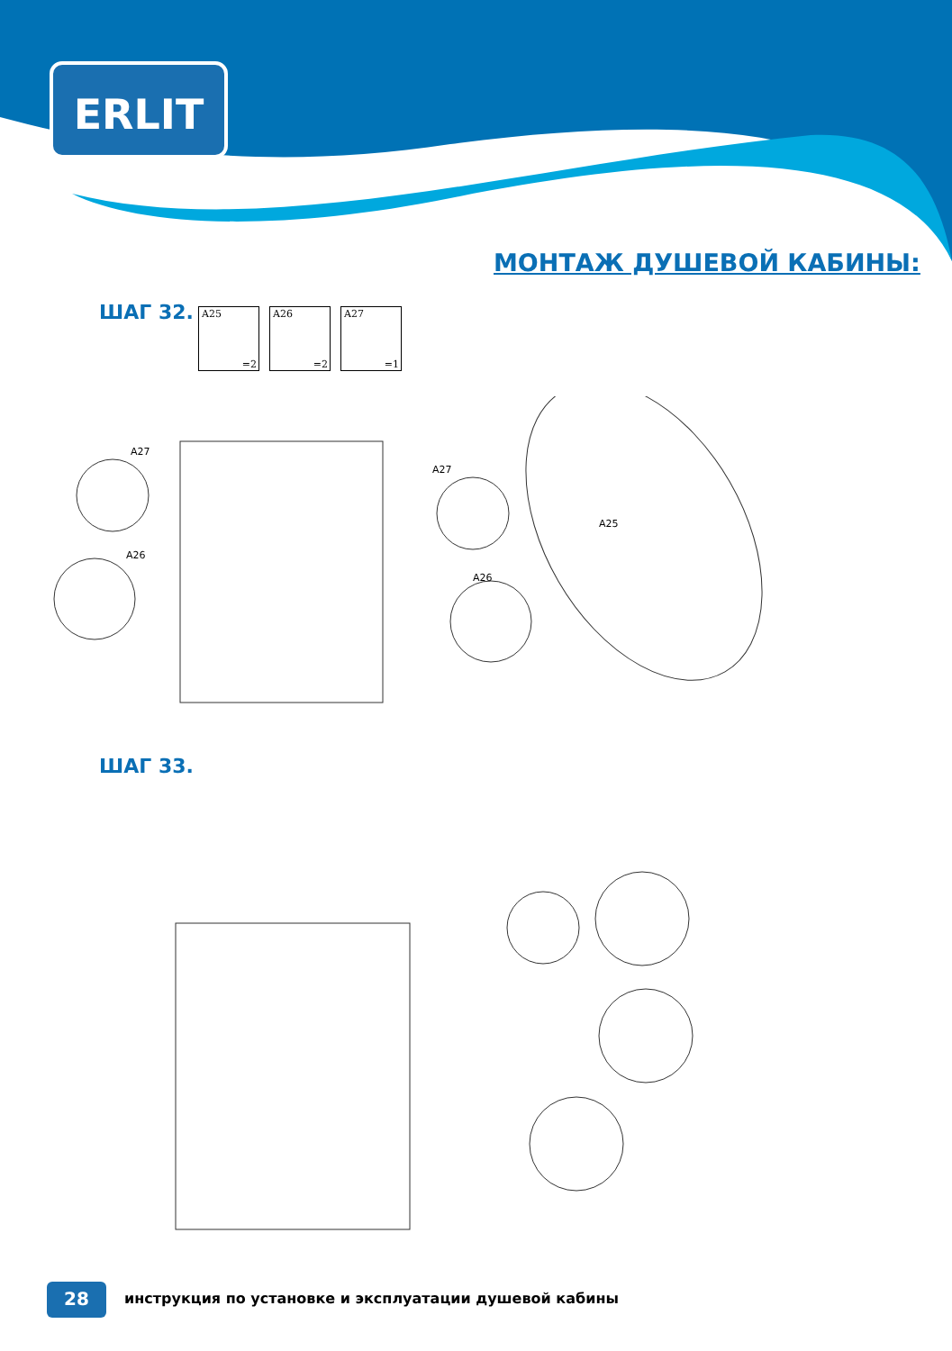ERLIT
МОНТАЖ ДУШЕВОЙ КАБИНЫ:
ШАГ 32. A25
=2
A26
=2
A27
=1
A27
A26
A27
A26
A25
ШАГ 33.
28
инструкция по установке и эксплуатации душевой кабины